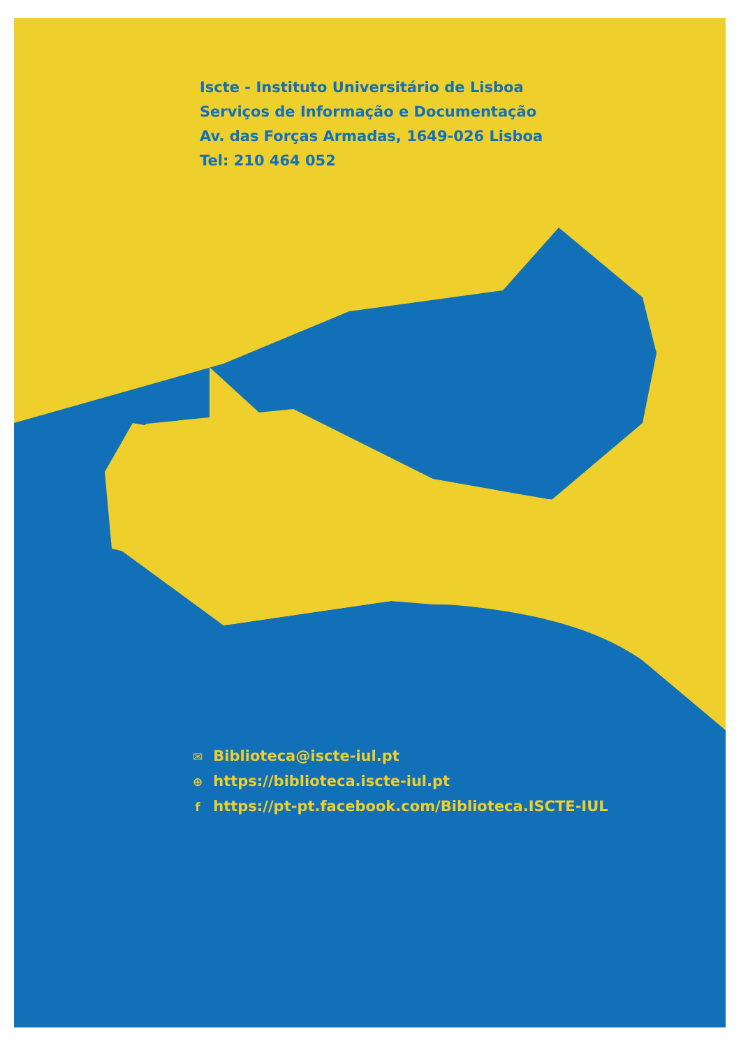Iscte - Instituto Universitário de Lisboa
Serviços de Informação e Documentação
Av. das Forças Armadas, 1649-026 Lisboa
Tel: 210 464 052
✉ Biblioteca@iscte-iul.pt
⊕ https://biblioteca.iscte-iul.pt
f https://pt-pt.facebook.com/Biblioteca.ISCTE-IUL